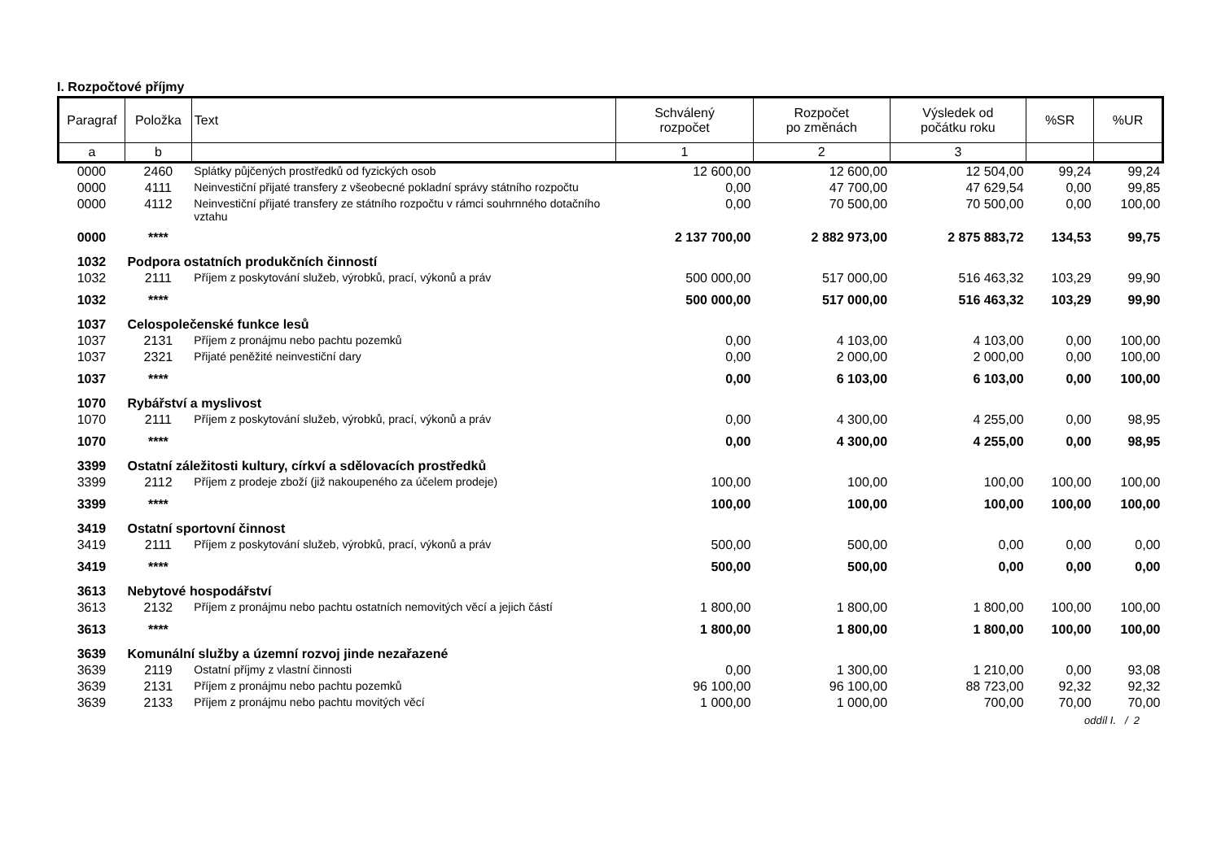I. Rozpočtové příjmy
| Paragraf | Položka | Text | Schválený rozpočet | Rozpočet po změnách | Výsledek od počátku roku | %SR | %UR |
| --- | --- | --- | --- | --- | --- | --- | --- |
| a | b | | 1 | 2 | 3 | | |
| 0000 | 2460 | Splátky půjčených prostředků od fyzických osob | 12 600,00 | 12 600,00 | 12 504,00 | 99,24 | 99,24 |
| 0000 | 4111 | Neinvestiční přijaté transfery z všeobecné pokladní správy státního rozpočtu | 0,00 | 47 700,00 | 47 629,54 | 0,00 | 99,85 |
| 0000 | 4112 | Neinvestiční přijaté transfery ze státního rozpočtu v rámci souhrnného dotačního vztahu | 0,00 | 70 500,00 | 70 500,00 | 0,00 | 100,00 |
| 0000 | **** | | 2 137 700,00 | 2 882 973,00 | 2 875 883,72 | 134,53 | 99,75 |
| 1032 | Podpora ostatních produkčních činností | | | | | | |
| 1032 | 2111 | Příjem z poskytování služeb, výrobků, prací, výkonů a práv | 500 000,00 | 517 000,00 | 516 463,32 | 103,29 | 99,90 |
| 1032 | **** | | 500 000,00 | 517 000,00 | 516 463,32 | 103,29 | 99,90 |
| 1037 | Celospolečenské funkce lesů | | | | | | |
| 1037 | 2131 | Příjem z pronájmu nebo pachtu pozemků | 0,00 | 4 103,00 | 4 103,00 | 0,00 | 100,00 |
| 1037 | 2321 | Přijaté peněžité neinvestiční dary | 0,00 | 2 000,00 | 2 000,00 | 0,00 | 100,00 |
| 1037 | **** | | 0,00 | 6 103,00 | 6 103,00 | 0,00 | 100,00 |
| 1070 | Rybářství a myslivost | | | | | | |
| 1070 | 2111 | Příjem z poskytování služeb, výrobků, prací, výkonů a práv | 0,00 | 4 300,00 | 4 255,00 | 0,00 | 98,95 |
| 1070 | **** | | 0,00 | 4 300,00 | 4 255,00 | 0,00 | 98,95 |
| 3399 | Ostatní záležitosti kultury, církví a sdělovacích prostředků | | | | | | |
| 3399 | 2112 | Příjem z prodeje zboží (již nakoupeného za účelem prodeje) | 100,00 | 100,00 | 100,00 | 100,00 | 100,00 |
| 3399 | **** | | 100,00 | 100,00 | 100,00 | 100,00 | 100,00 |
| 3419 | Ostatní sportovní činnost | | | | | | |
| 3419 | 2111 | Příjem z poskytování služeb, výrobků, prací, výkonů a práv | 500,00 | 500,00 | 0,00 | 0,00 | 0,00 |
| 3419 | **** | | 500,00 | 500,00 | 0,00 | 0,00 | 0,00 |
| 3613 | Nebytové hospodářství | | | | | | |
| 3613 | 2132 | Příjem z pronájmu nebo pachtu ostatních nemovitých věcí a jejich částí | 1 800,00 | 1 800,00 | 1 800,00 | 100,00 | 100,00 |
| 3613 | **** | | 1 800,00 | 1 800,00 | 1 800,00 | 100,00 | 100,00 |
| 3639 | Komunální služby a územní rozvoj jinde nezařazené | | | | | | |
| 3639 | 2119 | Ostatní příjmy z vlastní činnosti | 0,00 | 1 300,00 | 1 210,00 | 0,00 | 93,08 |
| 3639 | 2131 | Příjem z pronájmu nebo pachtu pozemků | 96 100,00 | 96 100,00 | 88 723,00 | 92,32 | 92,32 |
| 3639 | 2133 | Příjem z pronájmu nebo pachtu movitých věcí | 1 000,00 | 1 000,00 | 700,00 | 70,00 | 70,00 |
oddíl I. / 2